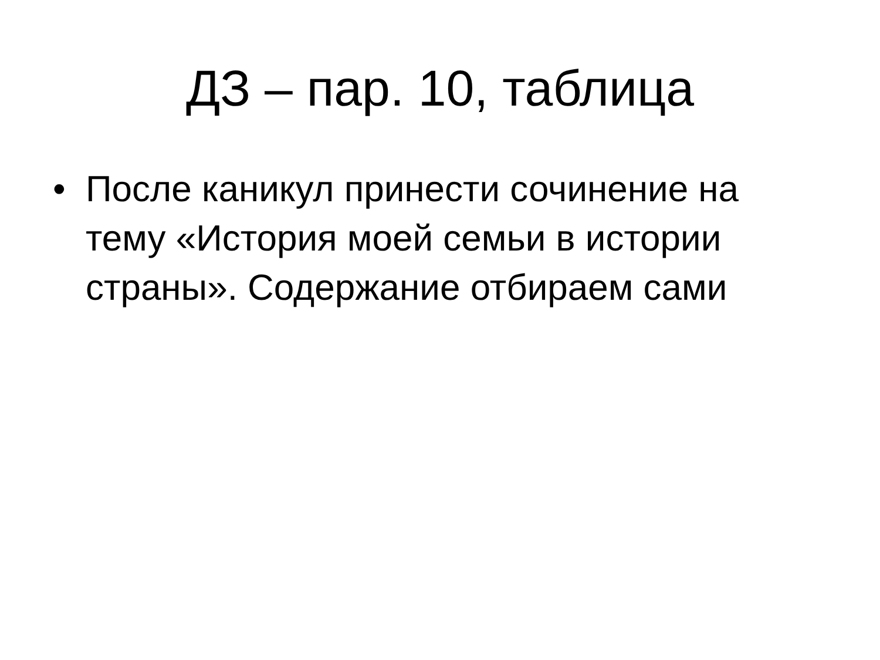ДЗ – пар. 10, таблица
• После каникул принести сочинение на тему «История моей семьи в истории страны». Содержание отбираем сами